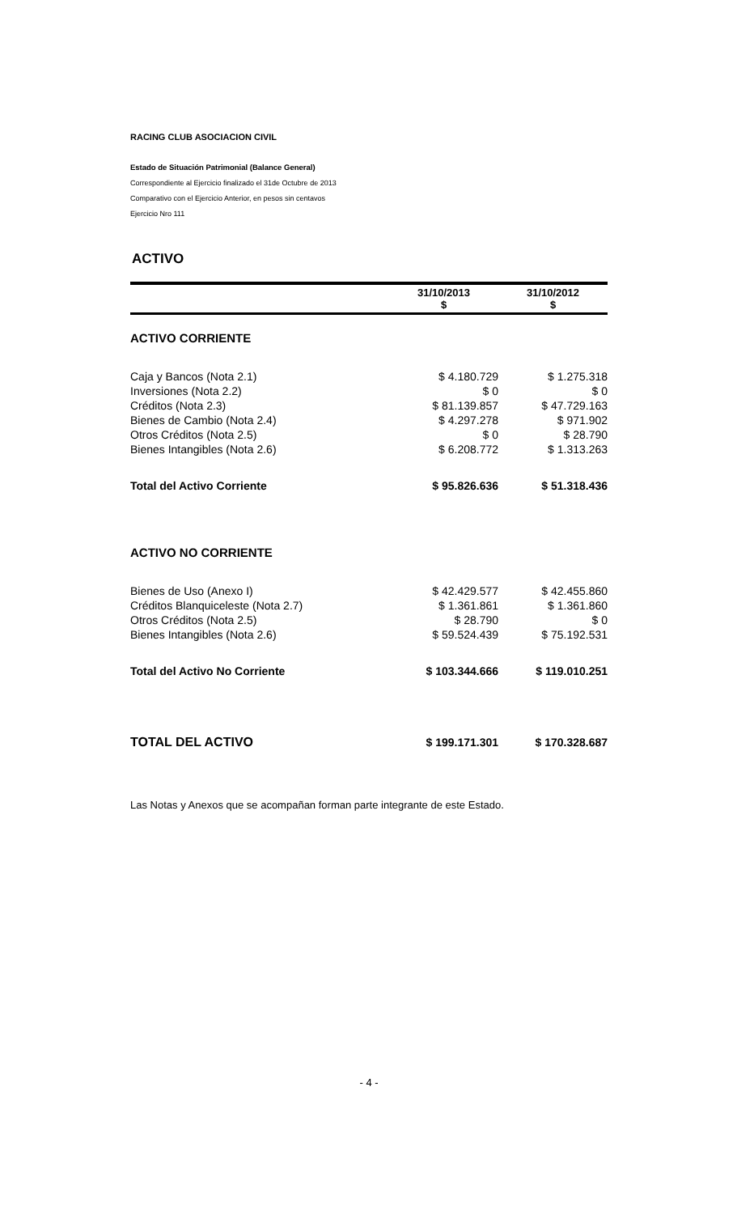RACING CLUB ASOCIACION CIVIL
Estado de Situación Patrimonial (Balance General)
Correspondiente al Ejercicio finalizado el 31de Octubre de 2013
Comparativo con el Ejercicio Anterior, en pesos sin centavos
Ejercicio Nro 111
ACTIVO
| | 31/10/2013 $ | 31/10/2012 $ |
| --- | --- | --- |
| ACTIVO CORRIENTE | | |
| Caja y Bancos (Nota 2.1) | $ 4.180.729 | $ 1.275.318 |
| Inversiones (Nota 2.2) | $ 0 | $ 0 |
| Créditos (Nota 2.3) | $ 81.139.857 | $ 47.729.163 |
| Bienes de Cambio (Nota 2.4) | $ 4.297.278 | $ 971.902 |
| Otros Créditos (Nota 2.5) | $ 0 | $ 28.790 |
| Bienes Intangibles (Nota 2.6) | $ 6.208.772 | $ 1.313.263 |
| Total del Activo Corriente | $ 95.826.636 | $ 51.318.436 |
| ACTIVO NO CORRIENTE | | |
| Bienes de Uso (Anexo I) | $ 42.429.577 | $ 42.455.860 |
| Créditos Blanquiceleste (Nota 2.7) | $ 1.361.861 | $ 1.361.860 |
| Otros Créditos (Nota 2.5) | $ 28.790 | $ 0 |
| Bienes Intangibles (Nota 2.6) | $ 59.524.439 | $ 75.192.531 |
| Total del Activo No Corriente | $ 103.344.666 | $ 119.010.251 |
| TOTAL DEL ACTIVO | $ 199.171.301 | $ 170.328.687 |
Las Notas y Anexos que se acompañan forman parte integrante de este Estado.
- 4 -